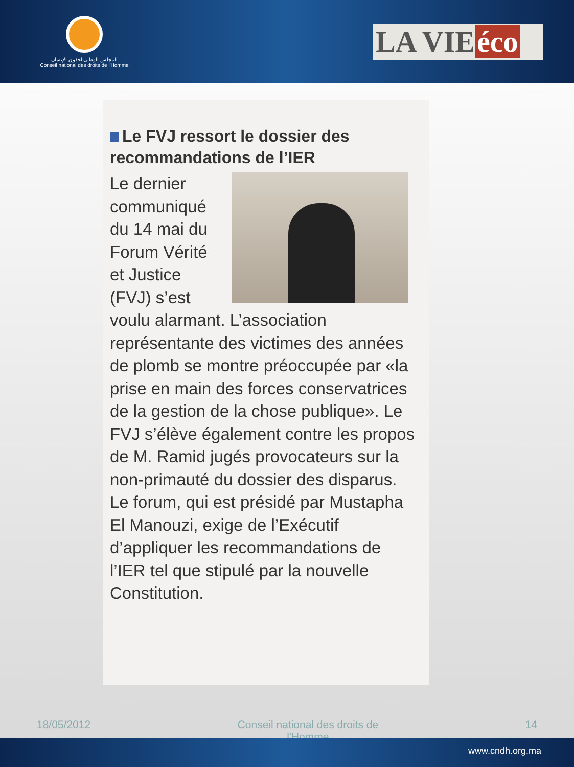المجلس الوطني لحقوق الإنسان
Conseil national des droits de l'Homme
LA VIE éco
Le FVJ ressort le dossier des recommandations de l’IER
Le dernier communiqué du 14 mai du Forum Vérité et Justice (FVJ) s’est voulu alarmant. L’association représentante des victimes des années de plomb se montre préoccupée par «la prise en main des forces conservatrices de la gestion de la chose publique». Le FVJ s’élève également contre les propos de M. Ramid jugés provocateurs sur la non-primauté du dossier des disparus. Le forum, qui est présidé par Mustapha El Manouzi, exige de l’Exécutif d’appliquer les recommandations de l’IER tel que stipulé par la nouvelle Constitution.
18/05/2012 Conseil national des droits de l'Homme 14
www.cndh.org.ma